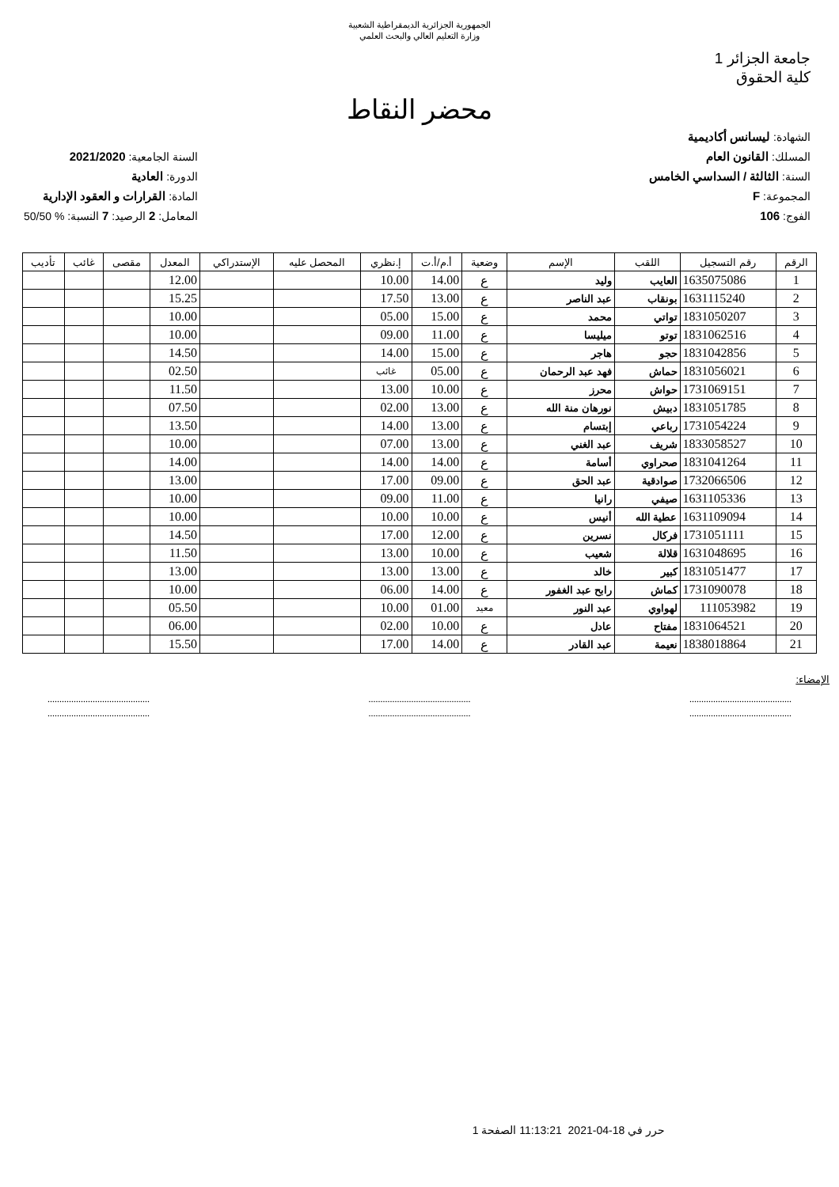الجمهورية الجزائرية الديمقراطية الشعبية
وزارة التعليم العالي والبحث العلمي
جامعة الجزائر 1
كلية الحقوق
محضر النقاط
الشهادة: ليسانس أكاديمية
المسلك: القانون العام
السنة: الثالثة / السداسي الخامس
المجموعة: F
الفوج: 106
السنة الجامعية: 2021/2020
الدورة: العادية
المادة: القرارات و العقود الإدارية
المعامل: 2 الرصيد: 7 النسبة: % 50/50
| الرقم | رقم التسجيل | اللقب | الإسم | وضعية | أ.م/أ.ت | إ.نظري | المحصل عليه | الإستدراكي | المعدل | مقصى | غائب | تأديب |
| --- | --- | --- | --- | --- | --- | --- | --- | --- | --- | --- | --- | --- |
| 1 | 1635075086 | العايب | وليد | ع | 14.00 | 10.00 | | | 12.00 | | | |
| 2 | 1631115240 | بونقاب | عبد الناصر | ع | 13.00 | 17.50 | | | 15.25 | | | |
| 3 | 1831050207 | تواتي | محمد | ع | 15.00 | 05.00 | | | 10.00 | | | |
| 4 | 1831062516 | توتو | ميليسا | ع | 11.00 | 09.00 | | | 10.00 | | | |
| 5 | 1831042856 | حجو | هاجر | ع | 15.00 | 14.00 | | | 14.50 | | | |
| 6 | 1831056021 | حماش | فهد عبد الرحمان | ع | 05.00 | غائب | | | 02.50 | | | |
| 7 | 1731069151 | حواش | محرز | ع | 10.00 | 13.00 | | | 11.50 | | | |
| 8 | 1831051785 | دبيش | نورهان منة الله | ع | 13.00 | 02.00 | | | 07.50 | | | |
| 9 | 1731054224 | رباعي | إبتسام | ع | 13.00 | 14.00 | | | 13.50 | | | |
| 10 | 1833058527 | شريف | عبد الغني | ع | 13.00 | 07.00 | | | 10.00 | | | |
| 11 | 1831041264 | صحراوي | أسامة | ع | 14.00 | 14.00 | | | 14.00 | | | |
| 12 | 1732066506 | صوادقية | عبد الحق | ع | 09.00 | 17.00 | | | 13.00 | | | |
| 13 | 1631105336 | صيفي | رانيا | ع | 11.00 | 09.00 | | | 10.00 | | | |
| 14 | 1631109094 | عطية الله | أنيس | ع | 10.00 | 10.00 | | | 10.00 | | | |
| 15 | 1731051111 | فركال | نسرين | ع | 12.00 | 17.00 | | | 14.50 | | | |
| 16 | 1631048695 | قلالة | شعيب | ع | 10.00 | 13.00 | | | 11.50 | | | |
| 17 | 1831051477 | كبير | خالد | ع | 13.00 | 13.00 | | | 13.00 | | | |
| 18 | 1731090078 | كماش | رابح عبد الغفور | ع | 14.00 | 06.00 | | | 10.00 | | | |
| 19 | 111053982 | لهواوي | عبد النور | معيد | 01.00 | 10.00 | | | 05.50 | | | |
| 20 | 1831064521 | مفتاح | عادل | ع | 10.00 | 02.00 | | | 06.00 | | | |
| 21 | 1838018864 | نعيمة | عبد القادر | ع | 14.00 | 17.00 | | | 15.50 | | | |
الإمضاء:
...........................................
...........................................
...........................................
...........................................
...........................................
...........................................
حرر في 18-04-2021 11:13:21 الصفحة 1